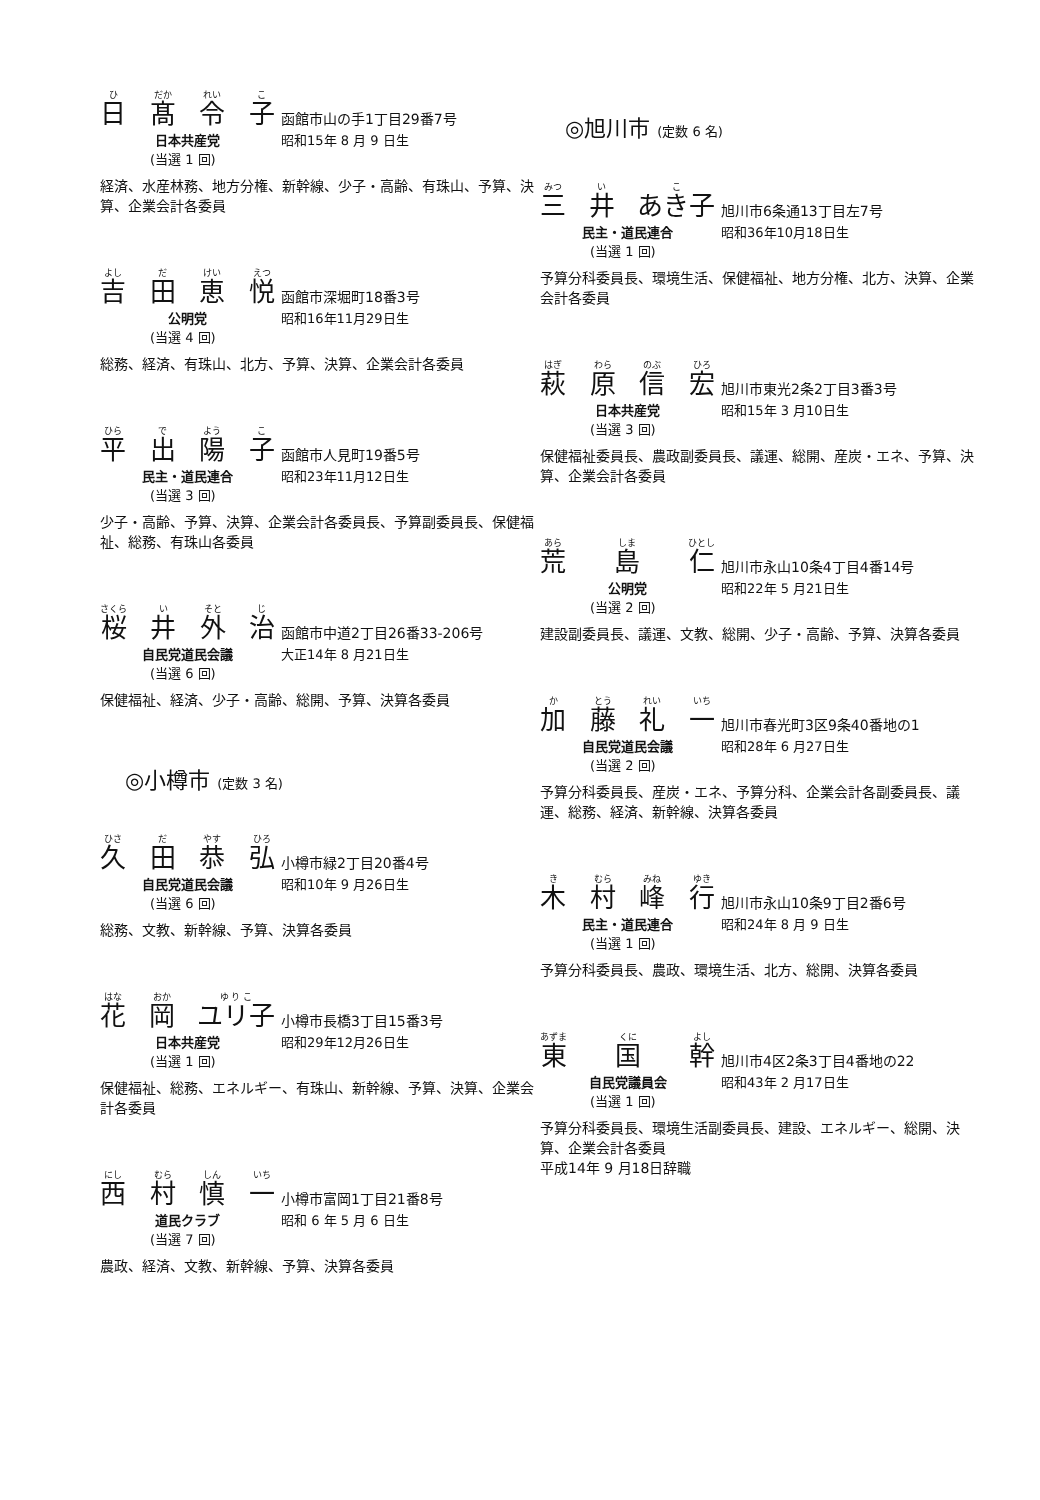ひ日 だか
髙 れい
令 こ
子
函館市山の手1丁目29番7号
日本共産党 昭和15年 8 月 9 日生
(当選 1 回)
経済、水産林務、地方分権、新幹線、少子・高齢、有珠山、予算、決算、企業会計各委員
よし
吉 だ
田 けい
恵 えつ
悦
函館市深堀町18番3号
公明党 昭和16年11月29日生
(当選 4 回)
総務、経済、有珠山、北方、予算、決算、企業会計各委員
ひら
平 で
出 よう
陽 こ
子
函館市人見町19番5号
民主・道民連合 昭和23年11月12日生
(当選 3 回)
少子・高齢、予算、決算、企業会計各委員長、予算副委員長、保健福祉、総務、有珠山各委員
さくら
桜 い
井 そと
外 じ
治
函館市中道2丁目26番33-206号
自民党道民会議 大正14年 8 月21日生
(当選 6 回)
保健福祉、経済、少子・高齢、総開、予算、決算各委員
◎小樽市 (定数 3 名)
ひさ
久 だ
田 やす
恭 ひろ
弘
小樽市緑2丁目20番4号
自民党道民会議 昭和10年 9 月26日生
(当選 6 回)
総務、文教、新幹線、予算、決算各委員
はな
花 おか
岡 ゆ り こ
ユリ子
小樽市長橋3丁目15番3号
日本共産党 昭和29年12月26日生
(当選 1 回)
保健福祉、総務、エネルギー、有珠山、新幹線、予算、決算、企業会計各委員
にし
西 むら
村 しん
慎 いち
一
小樽市富岡1丁目21番8号
道民クラブ 昭和 6 年 5 月 6 日生
(当選 7 回)
農政、経済、文教、新幹線、予算、決算各委員
◎旭川市 (定数 6 名)
みつ
三 い
井 こ
あき子
旭川市6条通13丁目左7号
民主・道民連合 昭和36年10月18日生
(当選 1 回)
予算分科委員長、環境生活、保健福祉、地方分権、北方、決算、企業会計各委員
はぎ
萩 わら
原 のぶ
信 ひろ
宏
旭川市東光2条2丁目3番3号
日本共産党 昭和15年 3 月10日生
(当選 3 回)
保健福祉委員長、農政副委員長、議運、総開、産炭・エネ、予算、決算、企業会計各委員
あら
荒 しま
島 ひとし
仁
旭川市永山10条4丁目4番14号
公明党 昭和22年 5 月21日生
(当選 2 回)
建設副委員長、議運、文教、総開、少子・高齢、予算、決算各委員
か加 とう
藤 れい
礼 いち
一
旭川市春光町3区9条40番地の1
自民党道民会議 昭和28年 6 月27日生
(当選 2 回)
予算分科委員長、産炭・エネ、予算分科、企業会計各副委員長、議運、総務、経済、新幹線、決算各委員
き木 むら
村 みね
峰 ゆき
行
旭川市永山10条9丁目2番6号
民主・道民連合 昭和24年 8 月 9 日生
(当選 1 回)
予算分科委員長、農政、環境生活、北方、総開、決算各委員
あずま
東 くに
国 よし
幹
旭川市4区2条3丁目4番地の22
自民党議員会 昭和43年 2 月17日生
(当選 1 回)
予算分科委員長、環境生活副委員長、建設、エネルギー、総開、決算、企業会計各委員
平成14年 9 月18日辞職